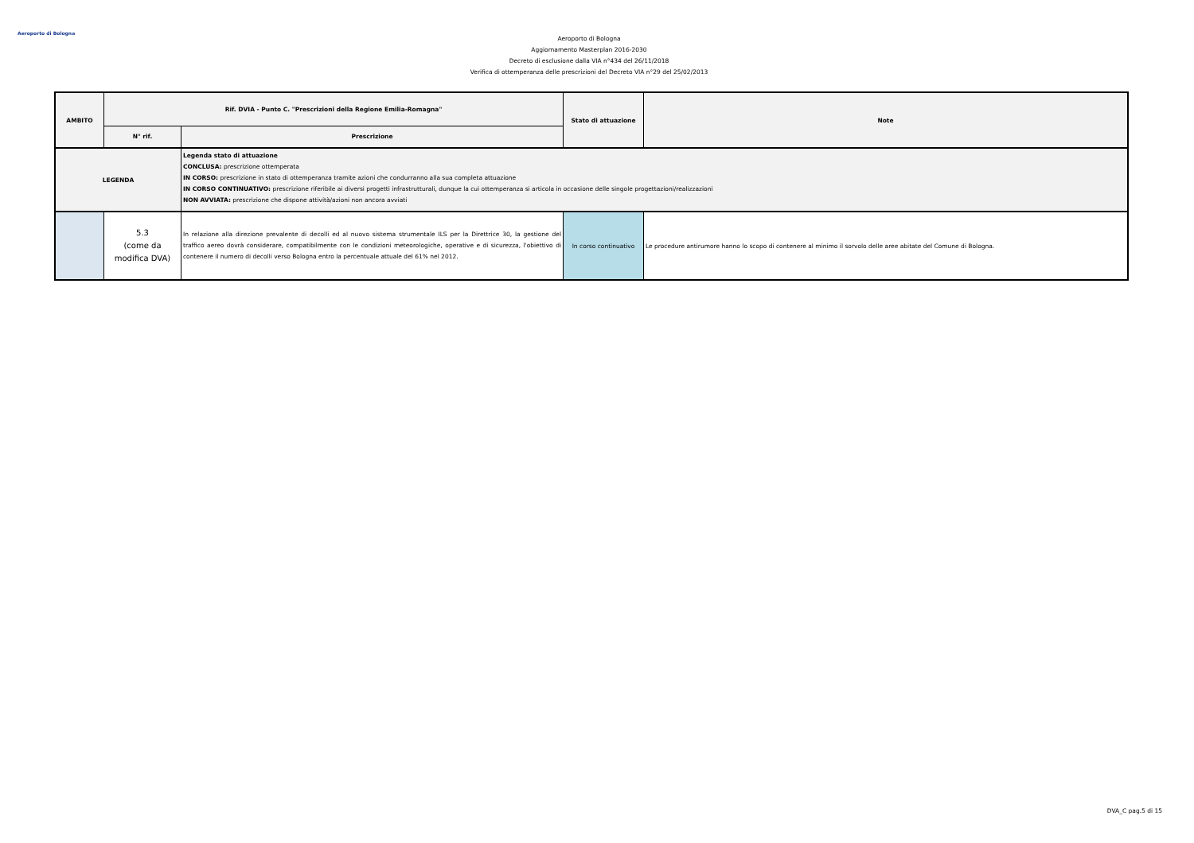Aeroporto di Bologna
Aeroporto di Bologna
Aggiornamento Masterplan 2016-2030
Decreto di esclusione dalla VIA n°434 del 26/11/2018
Verifica di ottemperanza delle prescrizioni del Decreto VIA n°29 del 25/02/2013
| AMBITO | Rif. DVIA - Punto C. "Prescrizioni della Regione Emilia-Romagna" | | Stato di attuazione | Note |
| --- | --- | --- | --- | --- |
| | N° rif. | Prescrizione | | |
| LEGENDA | | Legenda stato di attuazione CONCLUSA: prescrizione ottemperata IN CORSO: prescrizione in stato di ottemperanza tramite azioni che condurranno alla sua completa attuazione IN CORSO CONTINUATIVO: prescrizione riferibile ai diversi progetti infrastrutturali, dunque la cui ottemperanza si articola in occasione delle singole progettazioni/realizzazioni NON AVVIATA: prescrizione che dispone attività/azioni non ancora avviati | | |
| | 5.3 (come da modifica DVA) | In relazione alla direzione prevalente di decolli ed al nuovo sistema strumentale ILS per la Direttrice 30, la gestione del traffico aereo dovrà considerare, compatibilmente con le condizioni meteorologiche, operative e di sicurezza, l'obiettivo di contenere il numero di decolli verso Bologna entro la percentuale attuale del 61% nel 2012. | In corso continuativo | Le procedure antirumore hanno lo scopo di contenere al minimo il sorvolo delle aree abitate del Comune di Bologna. |
DVA_C pag.5 di 15